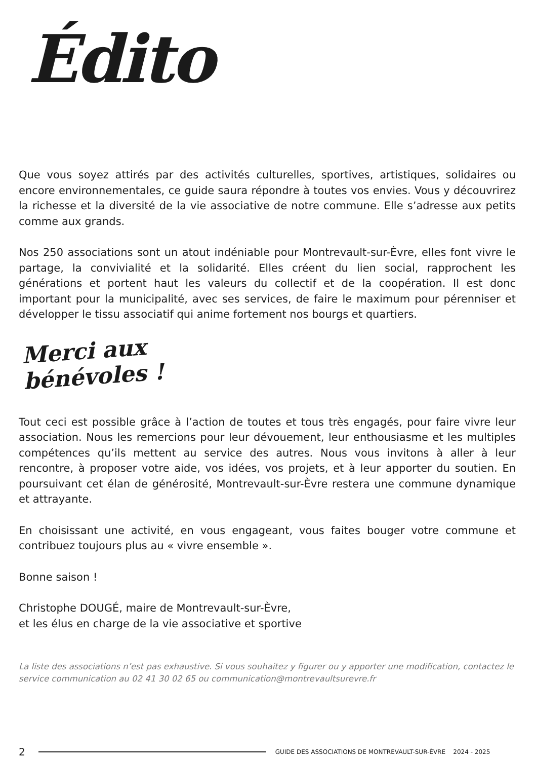Édito
Que vous soyez attirés par des activités culturelles, sportives, artistiques, solidaires ou encore environnementales, ce guide saura répondre à toutes vos envies. Vous y découvrirez la richesse et la diversité de la vie associative de notre commune. Elle s’adresse aux petits comme aux grands.
Nos 250 associations sont un atout indéniable pour Montrevault-sur-Èvre, elles font vivre le partage, la convivialité et la solidarité. Elles créent du lien social, rapprochent les générations et portent haut les valeurs du collectif et de la coopération. Il est donc important pour la municipalité, avec ses services, de faire le maximum pour pérenniser et développer le tissu associatif qui anime fortement nos bourgs et quartiers.
Merci aux bénévoles !
Tout ceci est possible grâce à l’action de toutes et tous très engagés, pour faire vivre leur association. Nous les remercions pour leur dévouement, leur enthousiasme et les multiples compétences qu’ils mettent au service des autres. Nous vous invitons à aller à leur rencontre, à proposer votre aide, vos idées, vos projets, et à leur apporter du soutien. En poursuivant cet élan de générosité, Montrevault-sur-Èvre restera une commune dynamique et attrayante.
En choisissant une activité, en vous engageant, vous faites bouger votre commune et contribuez toujours plus au « vivre ensemble ».
Bonne saison !
Christophe DOUGÉ, maire de Montrevault-sur-Èvre,
et les élus en charge de la vie associative et sportive
La liste des associations n’est pas exhaustive. Si vous souhaitez y figurer ou y apporter une modification, contactez le service communication au 02 41 30 02 65 ou communication@montrevaultsurevre.fr
2 GUIDE DES ASSOCIATIONS DE MONTREVAULT-SUR-ÈVRE 2024 - 2025